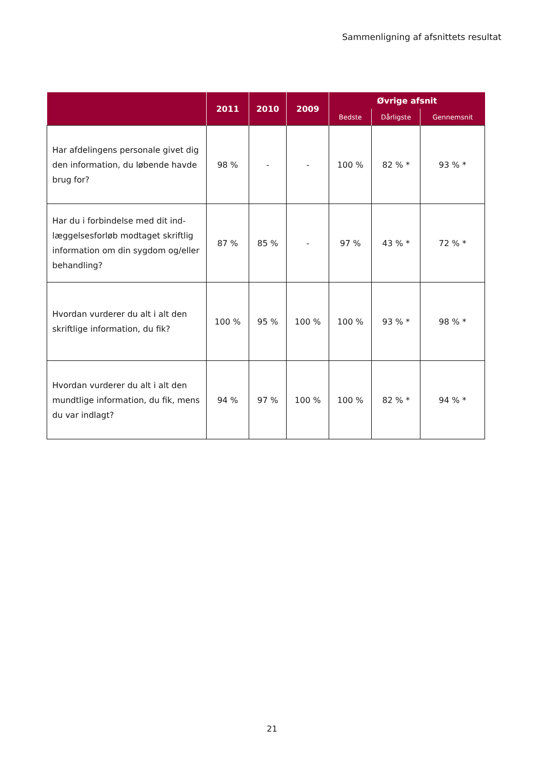Sammenligning af afsnittets resultat
| | 2011 | 2010 | 2009 | Øvrige afsnit | | |
| --- | --- | --- | --- | --- | --- | --- |
| | | | | Bedste | Dårligste | Gennemsnit |
| Har afdelingens personale givet dig den information, du løbende havde brug for? | 98 % | - | - | 100 % | 82 % * | 93 % * |
| Har du i forbindelse med dit ind-læggelsesforløb modtaget skriftlig information om din sygdom og/eller behandling? | 87 % | 85 % | - | 97 % | 43 % * | 72 % * |
| Hvordan vurderer du alt i alt den skriftlige information, du fik? | 100 % | 95 % | 100 % | 100 % | 93 % * | 98 % * |
| Hvordan vurderer du alt i alt den mundtlige information, du fik, mens du var indlagt? | 94 % | 97 % | 100 % | 100 % | 82 % * | 94 % * |
21